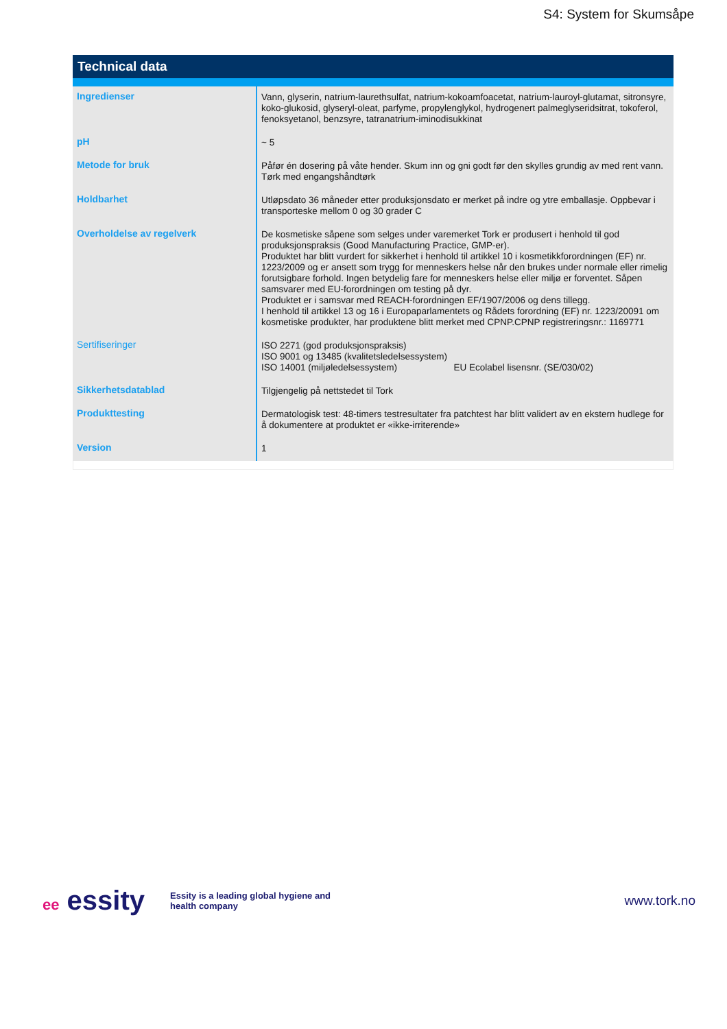S4: System for Skumsåpe
Technical data
| Ingredienser | Vann, glyserin, natrium-laurethsulfat, natrium-kokoamfoacetat, natrium-lauroyl-glutamat, sitronsyre, koko-glukosid, glyseryl-oleat, parfyme, propylenglykol, hydrogenert palmeglyseridsitrat, tokoferol, fenoksyetanol, benzsyre, tatranatrium-iminodisukkinat |
| pH | ~ 5 |
| Metode for bruk | Påfør én dosering på våte hender. Skum inn og gni godt før den skylles grundig av med rent vann. Tørk med engangshåndtørk |
| Holdbarhet | Utløpsdato 36 måneder etter produksjonsdato er merket på indre og ytre emballasje. Oppbevar i transporteske mellom 0 og 30 grader C |
| Overholdelse av regelverk | De kosmetiske såpene som selges under varemerket Tork er produsert i henhold til god produksjonspraksis (Good Manufacturing Practice, GMP-er). Produktet har blitt vurdert for sikkerhet i henhold til artikkel 10 i kosmetikkforordningen (EF) nr. 1223/2009 og er ansett som trygg for menneskers helse når den brukes under normale eller rimelig forutsigbare forhold. Ingen betydelig fare for menneskers helse eller miljø er forventet. Såpen samsvarer med EU-forordningen om testing på dyr. Produktet er i samsvar med REACH-forordningen EF/1907/2006 og dens tillegg. I henhold til artikkel 13 og 16 i Europaparlamentets og Rådets forordning (EF) nr. 1223/20091 om kosmetiske produkter, har produktene blitt merket med CPNP.CPNP registreringsnr.: 1169771 |
| Sertifiseringer | ISO 2271 (god produksjonspraksis) ISO 9001 og 13485 (kvalitetsledelsessystem) ISO 14001 (miljøledelsessystem) EU Ecolabel lisensnr. (SE/030/02) |
| Sikkerhetsdatablad | Tilgjengelig på nettstedet til Tork |
| Produkttesting | Dermatologisk test: 48-timers testresultater fra patchtest har blitt validert av en ekstern hudlege for å dokumentere at produktet er «ikke-irriterende» |
| Version | 1 |
ee essity
Essity is a leading global hygiene and
health company
www.tork.no